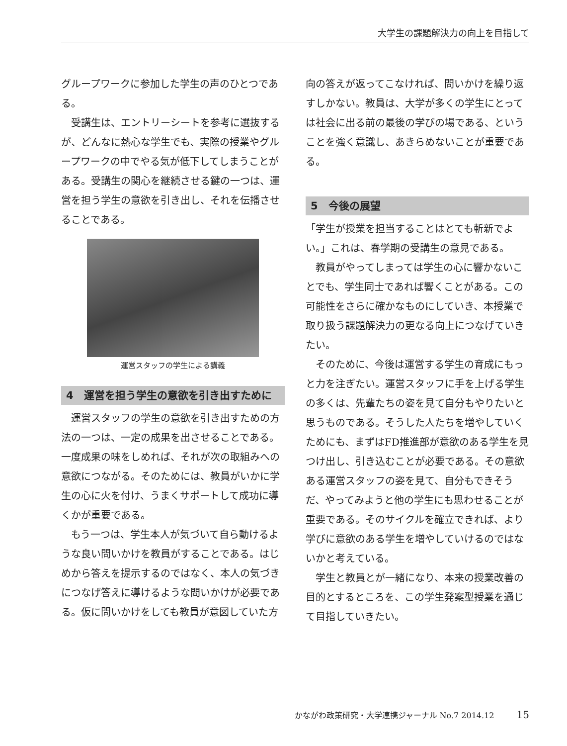大学生の課題解決力の向上を目指して
グループワークに参加した学生の声のひとつである。
受講生は、エントリーシートを参考に選抜するが、どんなに熱心な学生でも、実際の授業やグループワークの中でやる気が低下してしまうことがある。受講生の関心を継続させる鍵の一つは、運営を担う学生の意欲を引き出し、それを伝播させることである。
運営スタッフの学生による講義
4　運営を担う学生の意欲を引き出すために
運営スタッフの学生の意欲を引き出すための方法の一つは、一定の成果を出させることである。一度成果の味をしめれば、それが次の取組みへの意欲につながる。そのためには、教員がいかに学生の心に火を付け、うまくサポートして成功に導くかが重要である。
もう一つは、学生本人が気づいて自ら動けるような良い問いかけを教員がすることである。はじめから答えを提示するのではなく、本人の気づきにつなげ答えに導けるような問いかけが必要である。仮に問いかけをしても教員が意図していた方
向の答えが返ってこなければ、問いかけを繰り返すしかない。教員は、大学が多くの学生にとっては社会に出る前の最後の学びの場である、ということを強く意識し、あきらめないことが重要である。
5　今後の展望
「学生が授業を担当することはとても斬新でよい。」これは、春学期の受講生の意見である。
教員がやってしまっては学生の心に響かないことでも、学生同士であれば響くことがある。この可能性をさらに確かなものにしていき、本授業で取り扱う課題解決力の更なる向上につなげていきたい。
そのために、今後は運営する学生の育成にもっと力を注ぎたい。運営スタッフに手を上げる学生の多くは、先輩たちの姿を見て自分もやりたいと思うものである。そうした人たちを増やしていくためにも、まずはFD推進部が意欲のある学生を見つけ出し、引き込むことが必要である。その意欲ある運営スタッフの姿を見て、自分もできそうだ、やってみようと他の学生にも思わせることが重要である。そのサイクルを確立できれば、より学びに意欲のある学生を増やしていけるのではないかと考えている。
学生と教員とが一緒になり、本来の授業改善の目的とするところを、この学生発案型授業を通じて目指していきたい。
かながわ政策研究・大学連携ジャーナル No.7 2014.12 15